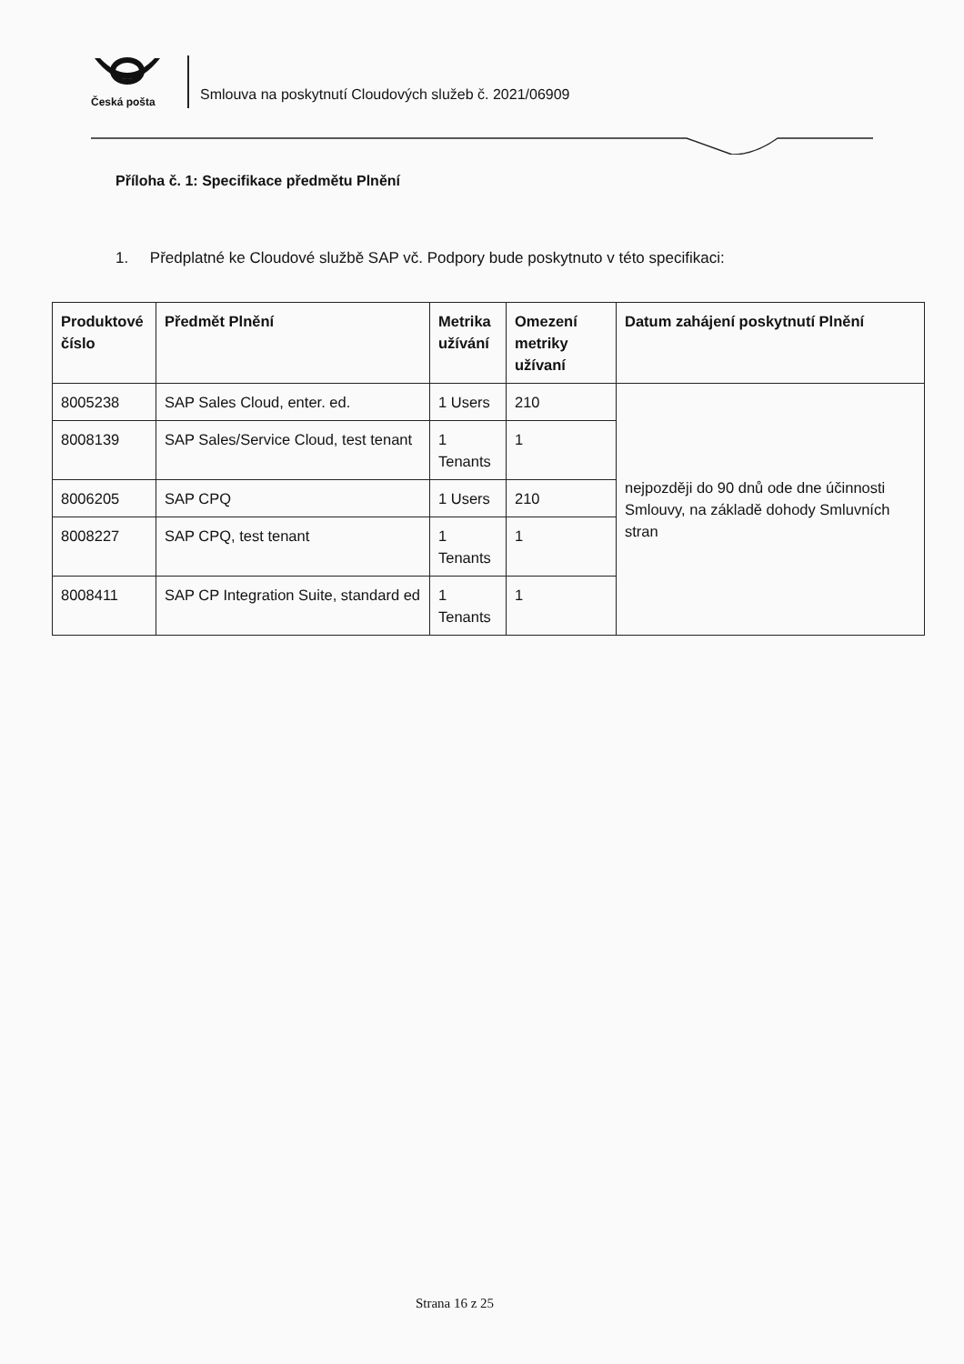Česká pošta
Smlouva na poskytnutí Cloudových služeb č. 2021/06909
Příloha č. 1: Specifikace předmětu Plnění
1. Předplatné ke Cloudové službě SAP vč. Podpory bude poskytnuto v této specifikaci:
| Produktové číslo | Předmět Plnění | Metrika užívání | Omezení metriky užívaní | Datum zahájení poskytnutí Plnění |
| --- | --- | --- | --- | --- |
| 8005238 | SAP Sales Cloud, enter. ed. | 1 Users | 210 | nejpozději do 90 dnů ode dne účinnosti Smlouvy, na základě dohody Smluvních stran |
| 8008139 | SAP Sales/Service Cloud, test tenant | 1 Tenants | 1 | |
| 8006205 | SAP CPQ | 1 Users | 210 | |
| 8008227 | SAP CPQ, test tenant | 1 Tenants | 1 | |
| 8008411 | SAP CP Integration Suite, standard ed | 1 Tenants | 1 | |
Strana 16 z 25